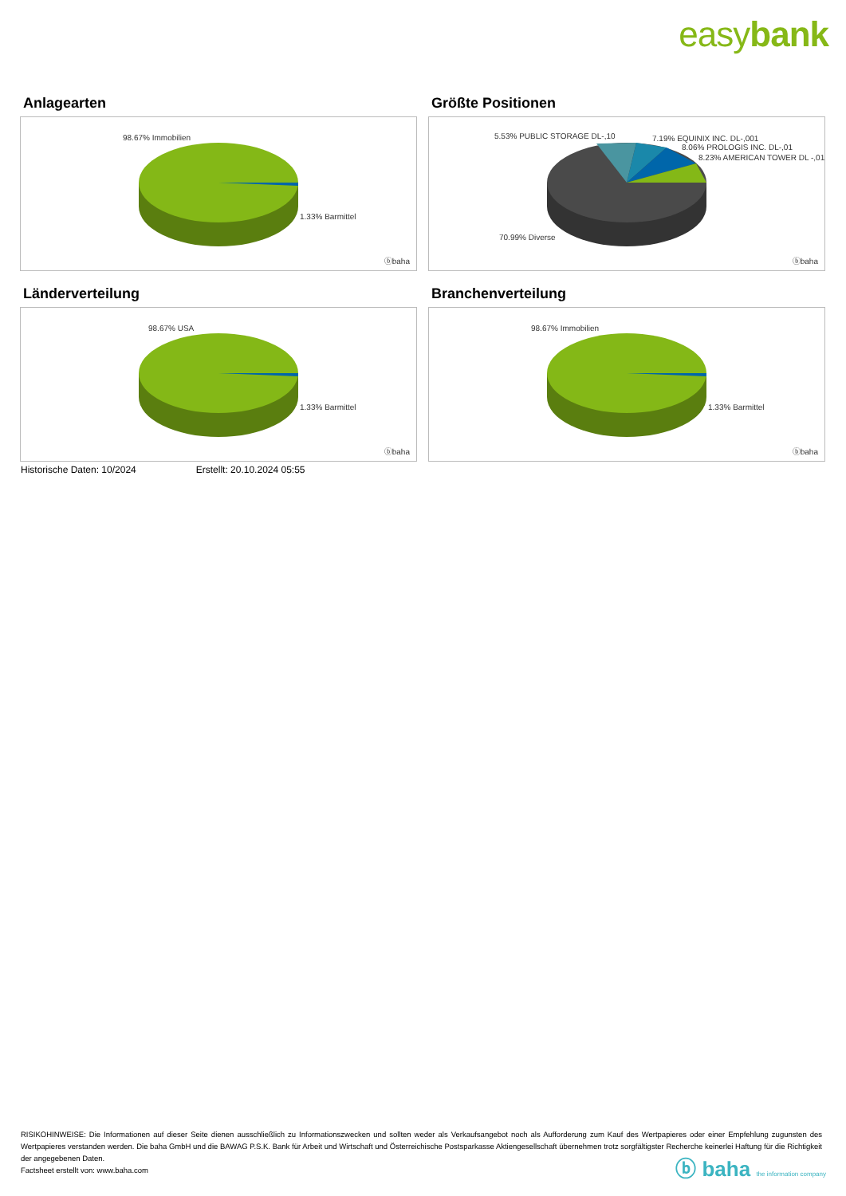easybank
Anlagearten
98.67% Immobilien
1.33% Barmittel
ⓑbaha
Größte Positionen
5.53% PUBLIC STORAGE DL-,10 7.19% EQUINIX INC. DL-,001
8.06% PROLOGIS INC. DL-,01
8.23% AMERICAN TOWER DL -,01
70.99% Diverse
ⓑbaha
Länderverteilung
98.67% USA
1.33% Barmittel
ⓑbaha
Branchenverteilung
98.67% Immobilien
1.33% Barmittel
ⓑbaha
Historische Daten: 10/2024 Erstellt: 20.10.2024 05:55
RISIKOHINWEISE: Die Informationen auf dieser Seite dienen ausschließlich zu Informationszwecken und sollten weder als Verkaufsangebot noch als Aufforderung zum Kauf des Wertpapieres oder einer Empfehlung zugunsten des Wertpapieres verstanden werden. Die baha GmbH und die BAWAG P.S.K. Bank für Arbeit und Wirtschaft und Österreichische Postsparkasse Aktiengesellschaft übernehmen trotz sorgfältigster Recherche keinerlei Haftung für die Richtigkeit der angegebenen Daten.
Factsheet erstellt von: www.baha.com
ⓑ baha the information company